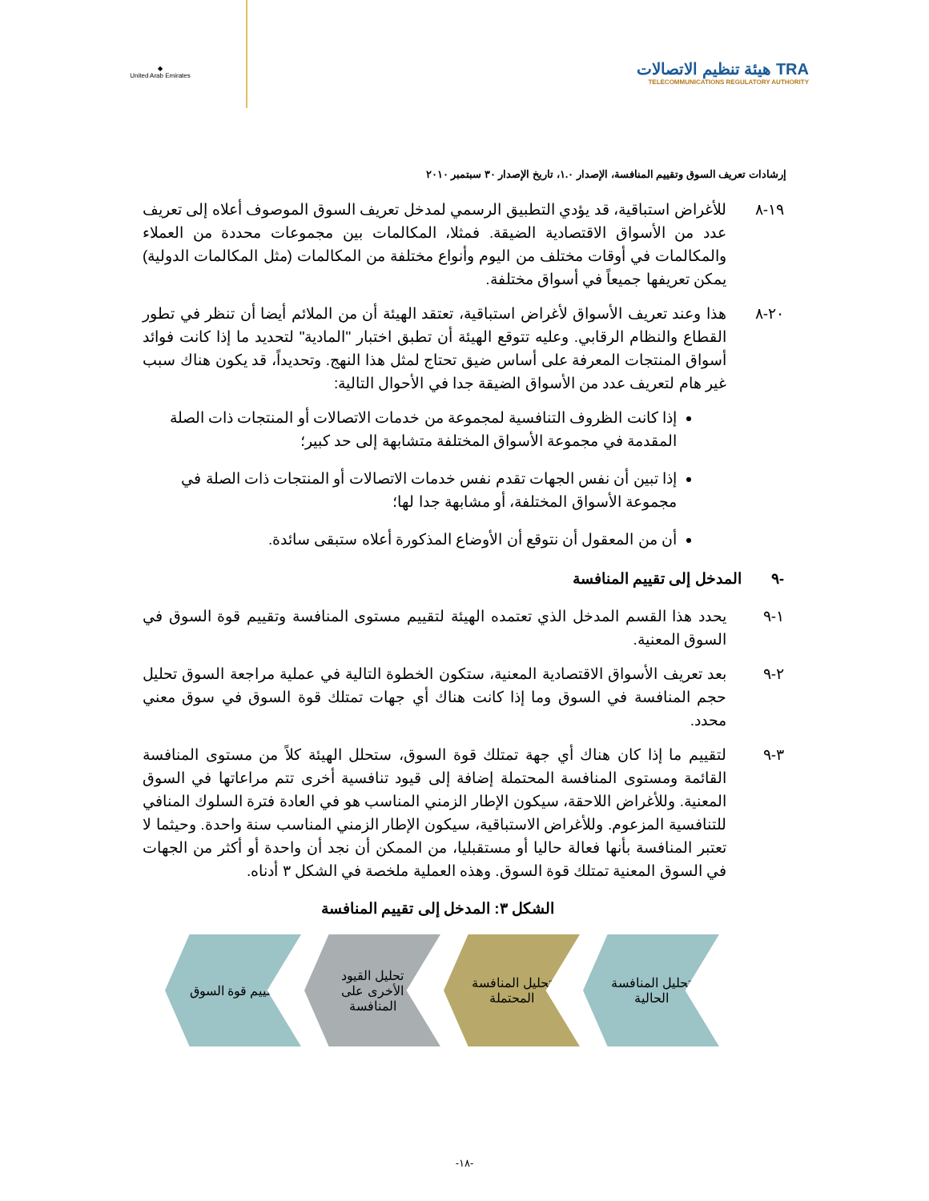◆
United Arab Emirates
هيئة تنظيم الاتصالات TRA
TELECOMMUNICATIONS REGULATORY AUTHORITY
إرشادات تعريف السوق وتقييم المنافسة، الإصدار ١.٠، تاريخ الإصدار ٣٠ سبتمبر ٢٠١٠
١٩-٨ للأغراض استباقية، قد يؤدي التطبيق الرسمي لمدخل تعريف السوق الموصوف أعلاه إلى تعريف عدد من الأسواق الاقتصادية الضيقة. فمثلا، المكالمات بين مجموعات محددة من العملاء والمكالمات في أوقات مختلف من اليوم وأنواع مختلفة من المكالمات (مثل المكالمات الدولية) يمكن تعريفها جميعاً في أسواق مختلفة.
٢٠-٨ هذا وعند تعريف الأسواق لأغراض استباقية، تعتقد الهيئة أن من الملائم أيضا أن تنظر في تطور القطاع والنظام الرقابي. وعليه تتوقع الهيئة أن تطبق اختبار "المادية" لتحديد ما إذا كانت فوائد أسواق المنتجات المعرفة على أساس ضيق تحتاج لمثل هذا النهج. وتحديداً، قد يكون هناك سبب غير هام لتعريف عدد من الأسواق الضيقة جدا في الأحوال التالية:
إذا كانت الظروف التنافسية لمجموعة من خدمات الاتصالات أو المنتجات ذات الصلة المقدمة في مجموعة الأسواق المختلفة متشابهة إلى حد كبير؛
إذا تبين أن نفس الجهات تقدم نفس خدمات الاتصالات أو المنتجات ذات الصلة في مجموعة الأسواق المختلفة، أو مشابهة جدا لها؛
أن من المعقول أن نتوقع أن الأوضاع المذكورة أعلاه ستبقى سائدة.
-٩ المدخل إلى تقييم المنافسة
١-٩ يحدد هذا القسم المدخل الذي تعتمده الهيئة لتقييم مستوى المنافسة وتقييم قوة السوق في السوق المعنية.
٢-٩ بعد تعريف الأسواق الاقتصادية المعنية، ستكون الخطوة التالية في عملية مراجعة السوق تحليل حجم المنافسة في السوق وما إذا كانت هناك أي جهات تمتلك قوة السوق في سوق معني محدد.
٣-٩ لتقييم ما إذا كان هناك أي جهة تمتلك قوة السوق، ستحلل الهيئة كلاً من مستوى المنافسة القائمة ومستوى المنافسة المحتملة إضافة إلى قيود تنافسية أخرى تتم مراعاتها في السوق المعنية. وللأغراض اللاحقة، سيكون الإطار الزمني المناسب هو في العادة فترة السلوك المنافي للتنافسية المزعوم. وللأغراض الاستباقية، سيكون الإطار الزمني المناسب سنة واحدة. وحيثما لا تعتبر المنافسة بأنها فعالة حاليا أو مستقبليا، من الممكن أن نجد أن واحدة أو أكثر من الجهات في السوق المعنية تمتلك قوة السوق. وهذه العملية ملخصة في الشكل ٣ أدناه.
الشكل ٣: المدخل إلى تقييم المنافسة
تحليل المنافسة
الحالية
تحليل المنافسة
المحتملة
تحليل القيود
الأخرى على
المنافسة
تقييم قوة السوق
-١٨-